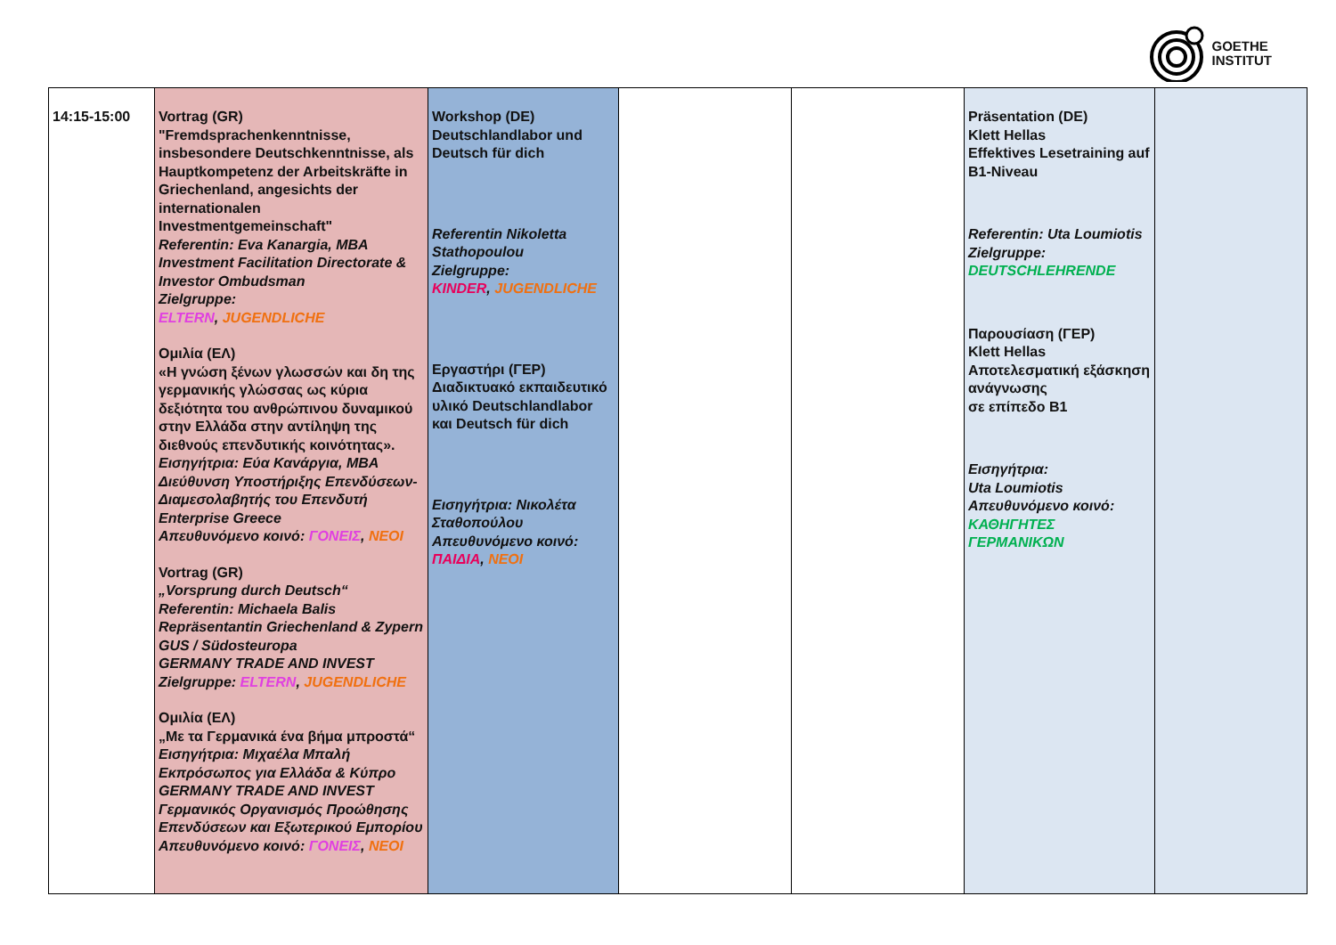GOETHE
INSTITUT
| 14:15-15:00 | Vortrag (GR) "Fremdsprachenkenntnisse, insbesondere Deutschkenntnisse, als Hauptkompetenz der Arbeitskräfte in Griechenland, angesichts der internationalen Investmentgemeinschaft" Referentin: Eva Kanargia, MBA Investment Facilitation Directorate & Investor Ombudsman Zielgruppe: ELTERN , JUGENDLICHE Ομιλία (ΕΛ) «Η γνώση ξένων γλωσσών και δη της γερμανικής γλώσσας ως κύρια δεξιότητα του ανθρώπινου δυναμικού στην Ελλάδα στην αντίληψη της διεθνούς επενδυτικής κοινότητας». Εισηγήτρια: Εύα Καvάργια, MBA Διεύθυνση Υποστήριξης Επενδύσεων-Διαμεσολαβητής του Επενδυτή Enterprise Greece Απευθυνόμενο κοινό: ΓΟΝΕΙΣ , ΝΕΟΙ Vortrag (GR) „Vorsprung durch Deutsch“ Referentin: Michaela Balis Repräsentantin Griechenland & Zypern GUS / Südosteuropa GERMANY TRADE AND INVEST Zielgruppe: ELTERN , JUGENDLICHE Ομιλία (ΕΛ) „Με τα Γερμανικά ένα βήμα μπροστά“ Εισηγήτρια: Μιχαέλα Μπαλή Εκπρόσωπος για Ελλάδα & Κύπρο GERMANY TRADE AND INVEST Γερμανικός Οργανισμός Προώθησης Επενδύσεων και Εξωτερικού Εμπορίου Απευθυνόμενο κοινό: ΓΟΝΕΙΣ , ΝΕΟΙ | Workshop (DE) Deutschlandlabor und Deutsch für dich Referentin Nikoletta Stathopoulou Zielgruppe: KINDER , JUGENDLICHE Εργαστήρι (ΓΕΡ) Διαδικτυακό εκπαιδευτικό υλικό Deutschlandlabor και Deutsch für dich Εισηγήτρια: Νικολέτα Σταθοπούλου Απευθυνόμενο κοινό: ΠΑΙΔΙΑ , ΝΕΟΙ | | | Präsentation (DE) Klett Hellas Effektives Lesetraining auf B1-Niveau Referentin: Uta Loumiotis Zielgruppe: DEUTSCHLEHRENDE Παρουσίαση (ΓΕΡ) Klett Hellas Αποτελεσματική εξάσκηση ανάγνωσης σε επίπεδο Β1 Εισηγήτρια: Uta Loumiotis Απευθυνόμενο κοινό: ΚΑΘΗΓΗΤΕΣ ΓΕΡΜΑΝΙΚΩΝ | |